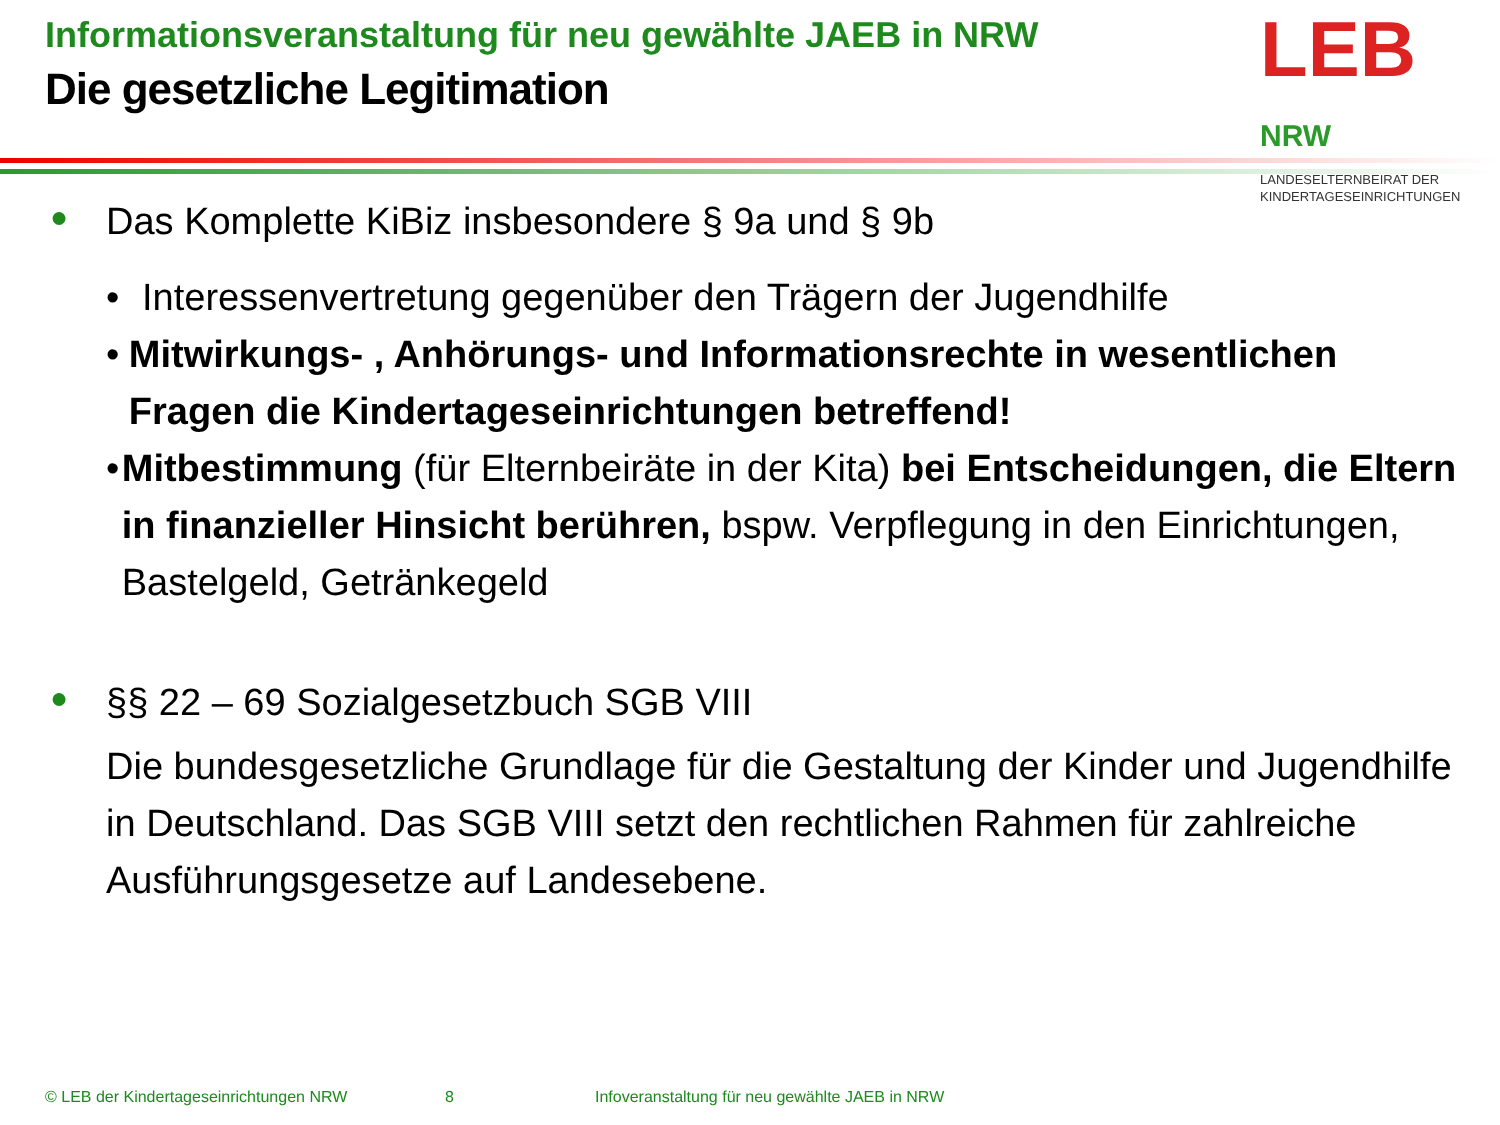Informationsveranstaltung für neu gewählte JAEB in NRW
Die gesetzliche Legitimation
LEB NRW
LANDESELTERNBEIRAT DER
KINDERTAGESEINRICHTUNGEN
● Das Komplette KiBiz insbesondere § 9a und § 9b
• Interessenvertretung gegenüber den Trägern der Jugendhilfe
• Mitwirkungs- , Anhörungs- und Informationsrechte in wesentlichen Fragen die Kindertageseinrichtungen betreffend!
• Mitbestimmung (für Elternbeiräte in der Kita) bei Entscheidungen, die Eltern in finanzieller Hinsicht berühren, bspw. Verpflegung in den Einrichtungen, Bastelgeld, Getränkegeld
● §§ 22 – 69 Sozialgesetzbuch SGB VIII
Die bundesgesetzliche Grundlage für die Gestaltung der Kinder und Jugendhilfe in Deutschland. Das SGB VIII setzt den rechtlichen Rahmen für zahlreiche Ausführungsgesetze auf Landesebene.
© LEB der Kindertageseinrichtungen NRW 8 Infoveranstaltung für neu gewählte JAEB in NRW